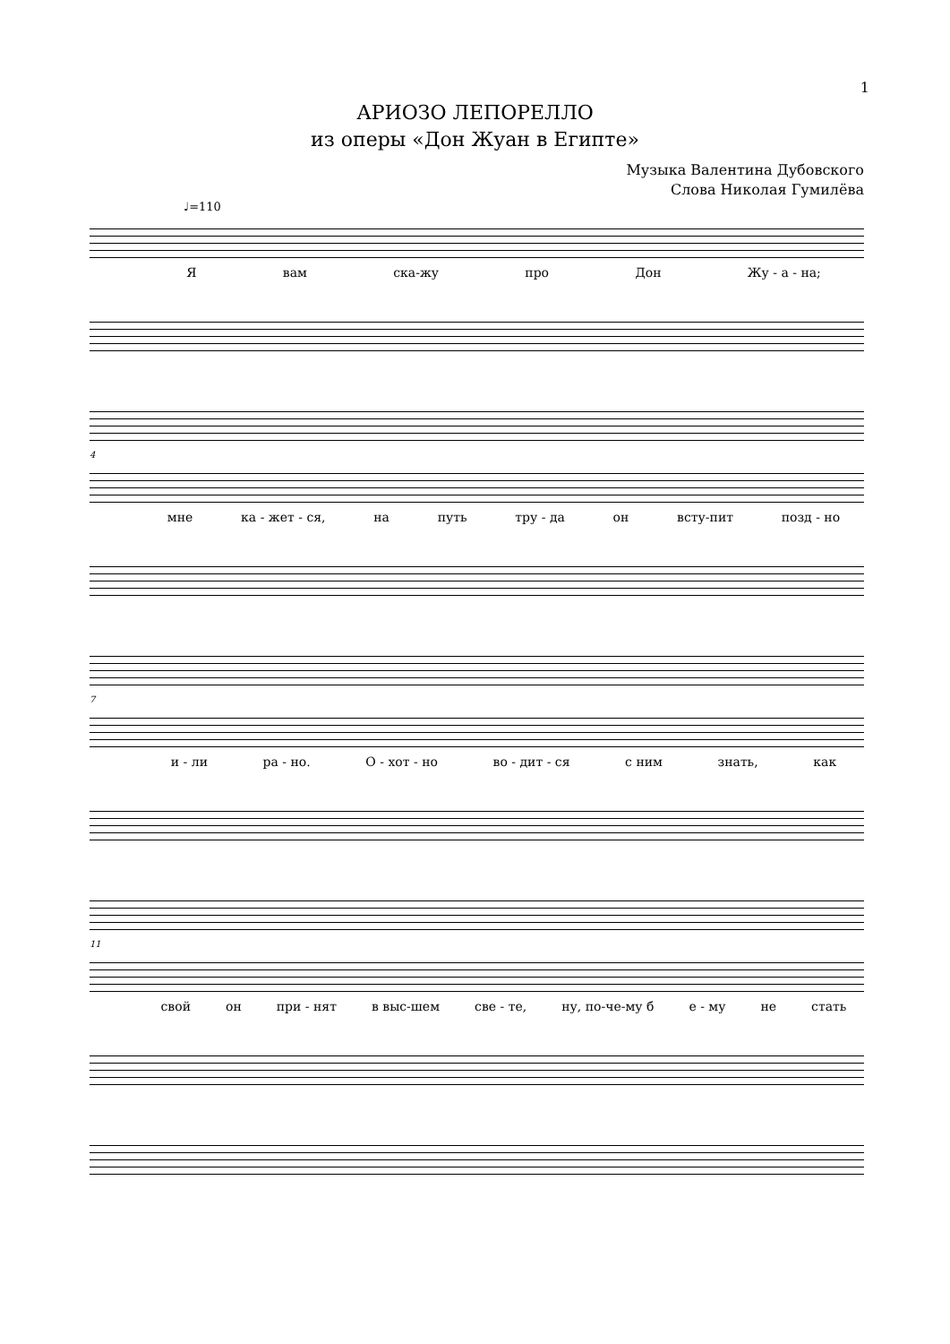1
АРИОЗО ЛЕПОРЕЛЛО
из оперы «Дон Жуан в Египте»
Музыка Валентина Дубовского
Слова Николая Гумилёва
♩=110
Я вам ска-жу про Дон Жу - а - на;
4
мне ка - жет - ся, на путь тру - да он всту-пит позд - но
7
и - ли ра - но. О - хот - но во - дит - ся с ним знать, как
11
свой он при - нят в выс-шем све - те, ну, по-че-му б е - му не стать